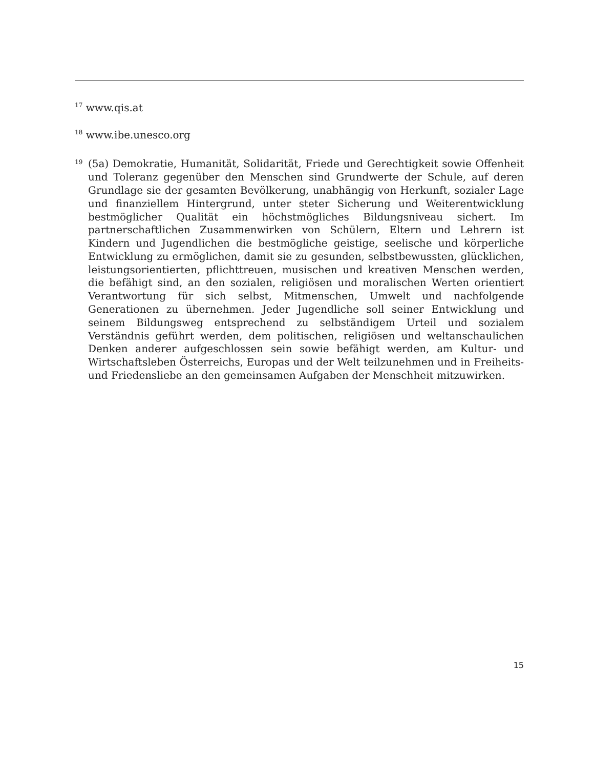<sup>17</sup> www.qis.at
<sup>18</sup> www.ibe.unesco.org
19
(5a) Demokratie, Humanität, Solidarität, Friede und Gerechtigkeit sowie Offenheit und Toleranz gegenüber den Menschen sind Grundwerte der Schule, auf deren Grundlage sie der gesamten Bevölkerung, unabhängig von Herkunft, sozialer Lage und finanziellem Hintergrund, unter steter Sicherung und Weiterentwicklung bestmöglicher Qualität ein höchstmögliches Bildungsniveau sichert. Im partnerschaftlichen Zusammenwirken von Schülern, Eltern und Lehrern ist Kindern und Jugendlichen die bestmögliche geistige, seelische und körperliche Entwicklung zu ermöglichen, damit sie zu gesunden, selbstbewussten, glücklichen, leistungsorientierten, pflichttreuen, musischen und kreativen Menschen werden, die befähigt sind, an den sozialen, religiösen und moralischen Werten orientiert Verantwortung für sich selbst, Mitmenschen, Umwelt und nachfolgende Generationen zu übernehmen. Jeder Jugendliche soll seiner Entwicklung und seinem Bildungsweg entsprechend zu selbständigem Urteil und sozialem Verständnis geführt werden, dem politischen, religiösen und weltanschaulichen Denken anderer aufgeschlossen sein sowie befähigt werden, am Kultur- und Wirtschaftsleben Österreichs, Europas und der Welt teilzunehmen und in Freiheits- und Friedensliebe an den gemeinsamen Aufgaben der Menschheit mitzuwirken.
15